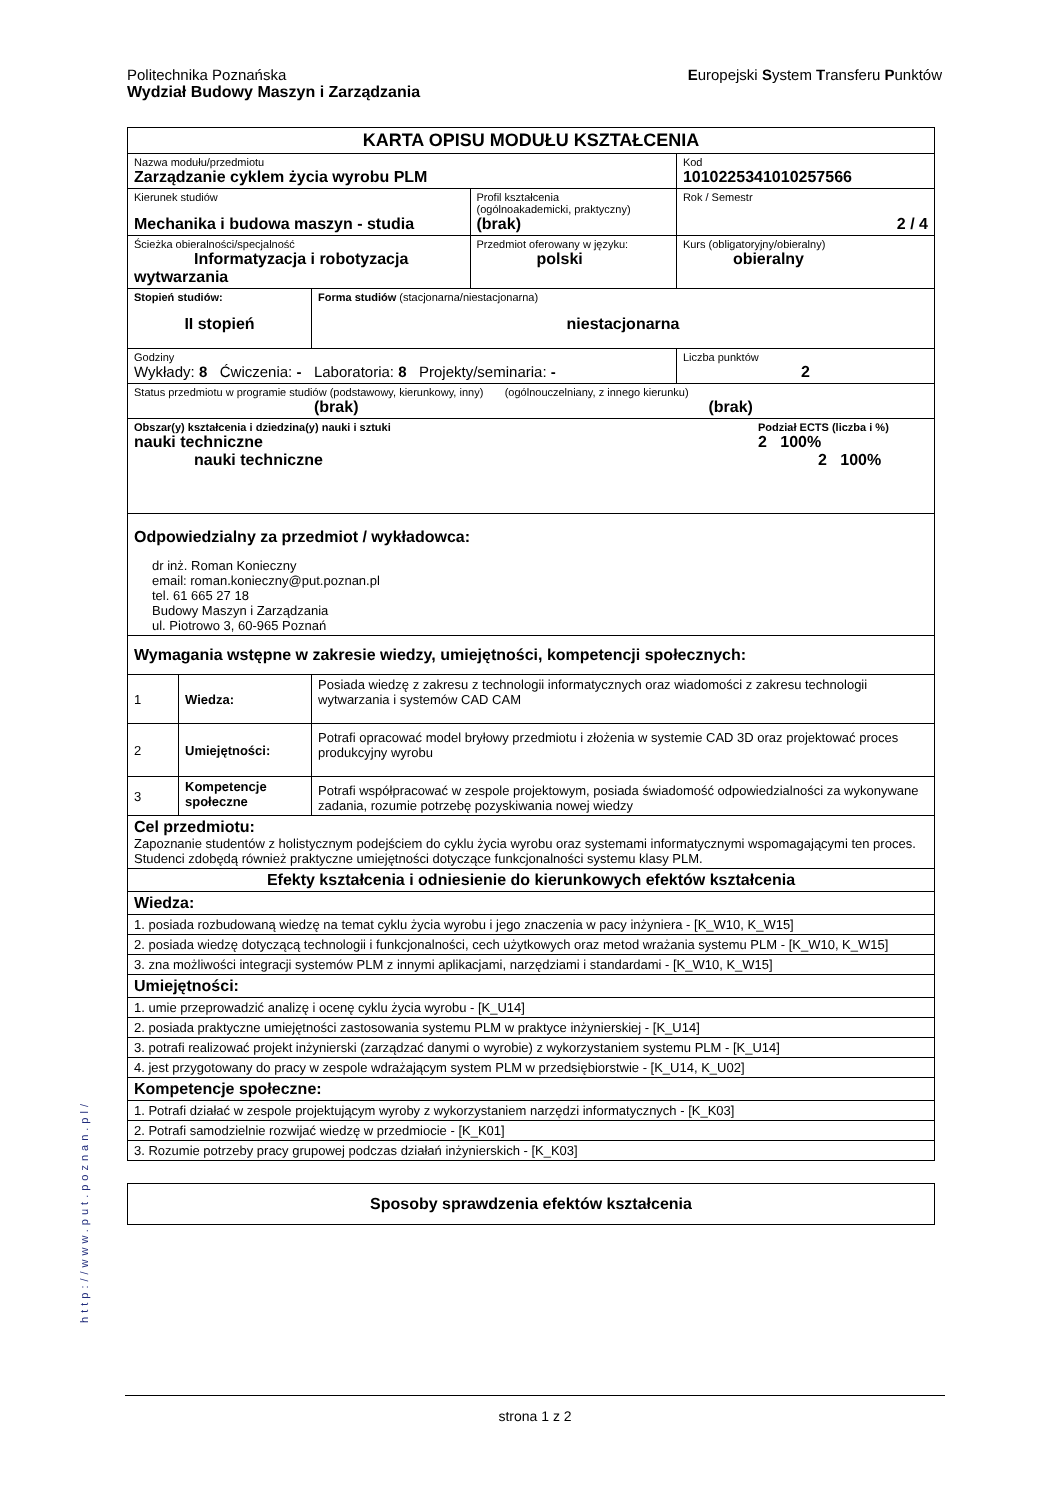Europejski System Transferu Punktów Politechnika Poznańska
Wydział Budowy Maszyn i Zarządzania
| KARTA OPISU MODUŁU KSZTAŁCENIA | | | | |
| Nazwa modułu/przedmiotu Zarządzanie cyklem życia wyrobu PLM | | | | Kod 1010225341010257566 |
| Kierunek studiów Mechanika i budowa maszyn - studia | | | Profil kształcenia (ogólnoakademicki, praktyczny) (brak) | Rok / Semestr 2 / 4 |
| Ścieżka obieralności/specjalność Informatyzacja i robotyzacja wytwarzania | | | Przedmiot oferowany w języku: polski | Kurs (obligatoryjny/obieralny) obieralny |
| Stopień studiów: II stopień | | Forma studiów (stacjonarna/niestacjonarna) niestacjonarna | | |
| Godziny Wykłady: 8 Ćwiczenia: - Laboratoria: 8 Projekty/seminaria: - | | | | Liczba punktów 2 |
| Status przedmiotu w programie studiów (podstawowy, kierunkowy, inny) (ogólnouczelniany, z innego kierunku) (brak) (brak) | | | | |
| Podział ECTS (liczba i %) 2 100% 2 100% Obszar(y) kształcenia i dziedzina(y) nauki i sztuki nauki techniczne nauki techniczne | | | | |
| Odpowiedzialny za przedmiot / wykładowca: dr inż. Roman Konieczny email: roman.konieczny@put.poznan.pl tel. 61 665 27 18 Budowy Maszyn i Zarządzania ul. Piotrowo 3, 60-965 Poznań | | | | |
| Wymagania wstępne w zakresie wiedzy, umiejętności, kompetencji społecznych: | | | | |
| 1 | Wiedza: | Posiada wiedzę z zakresu z technologii informatycznych oraz wiadomości z zakresu technologii wytwarzania i systemów CAD CAM | | |
| 2 | Umiejętności: | Potrafi opracować model bryłowy przedmiotu i złożenia w systemie CAD 3D oraz projektować proces produkcyjny wyrobu | | |
| 3 | Kompetencje społeczne | Potrafi współpracować w zespole projektowym, posiada świadomość odpowiedzialności za wykonywane zadania, rozumie potrzebę pozyskiwania nowej wiedzy | | |
| Cel przedmiotu: Zapoznanie studentów z holistycznym podejściem do cyklu życia wyrobu oraz systemami informatycznymi wspomagającymi ten proces. Studenci zdobędą również praktyczne umiejętności dotyczące funkcjonalności systemu klasy PLM. | | | | |
| Efekty kształcenia i odniesienie do kierunkowych efektów kształcenia | | | | |
| Wiedza: | | | | |
| 1. posiada rozbudowaną wiedzę na temat cyklu życia wyrobu i jego znaczenia w pacy inżyniera - [K_W10, K_W15] | | | | |
| 2. posiada wiedzę dotyczącą technologii i funkcjonalności, cech użytkowych oraz metod wrażania systemu PLM - [K_W10, K_W15] | | | | |
| 3. zna możliwości integracji systemów PLM z innymi aplikacjami, narzędziami i standardami - [K_W10, K_W15] | | | | |
| Umiejętności: | | | | |
| 1. umie przeprowadzić analizę i ocenę cyklu życia wyrobu - [K_U14] | | | | |
| 2. posiada praktyczne umiejętności zastosowania systemu PLM w praktyce inżynierskiej - [K_U14] | | | | |
| 3. potrafi realizować projekt inżynierski (zarządzać danymi o wyrobie) z wykorzystaniem systemu PLM - [K_U14] | | | | |
| 4. jest przygotowany do pracy w zespole wdrażającym system PLM w przedsiębiorstwie - [K_U14, K_U02] | | | | |
| Kompetencje społeczne: | | | | |
| 1. Potrafi działać w zespole projektującym wyroby z wykorzystaniem narzędzi informatycznych - [K_K03] | | | | |
| 2. Potrafi samodzielnie rozwijać wiedzę w przedmiocie - [K_K01] | | | | |
| 3. Rozumie potrzeby pracy grupowej podczas działań inżynierskich - [K_K03] | | | | |
| Sposoby sprawdzenia efektów kształcenia |
http://www.put.poznan.pl/
strona 1 z 2